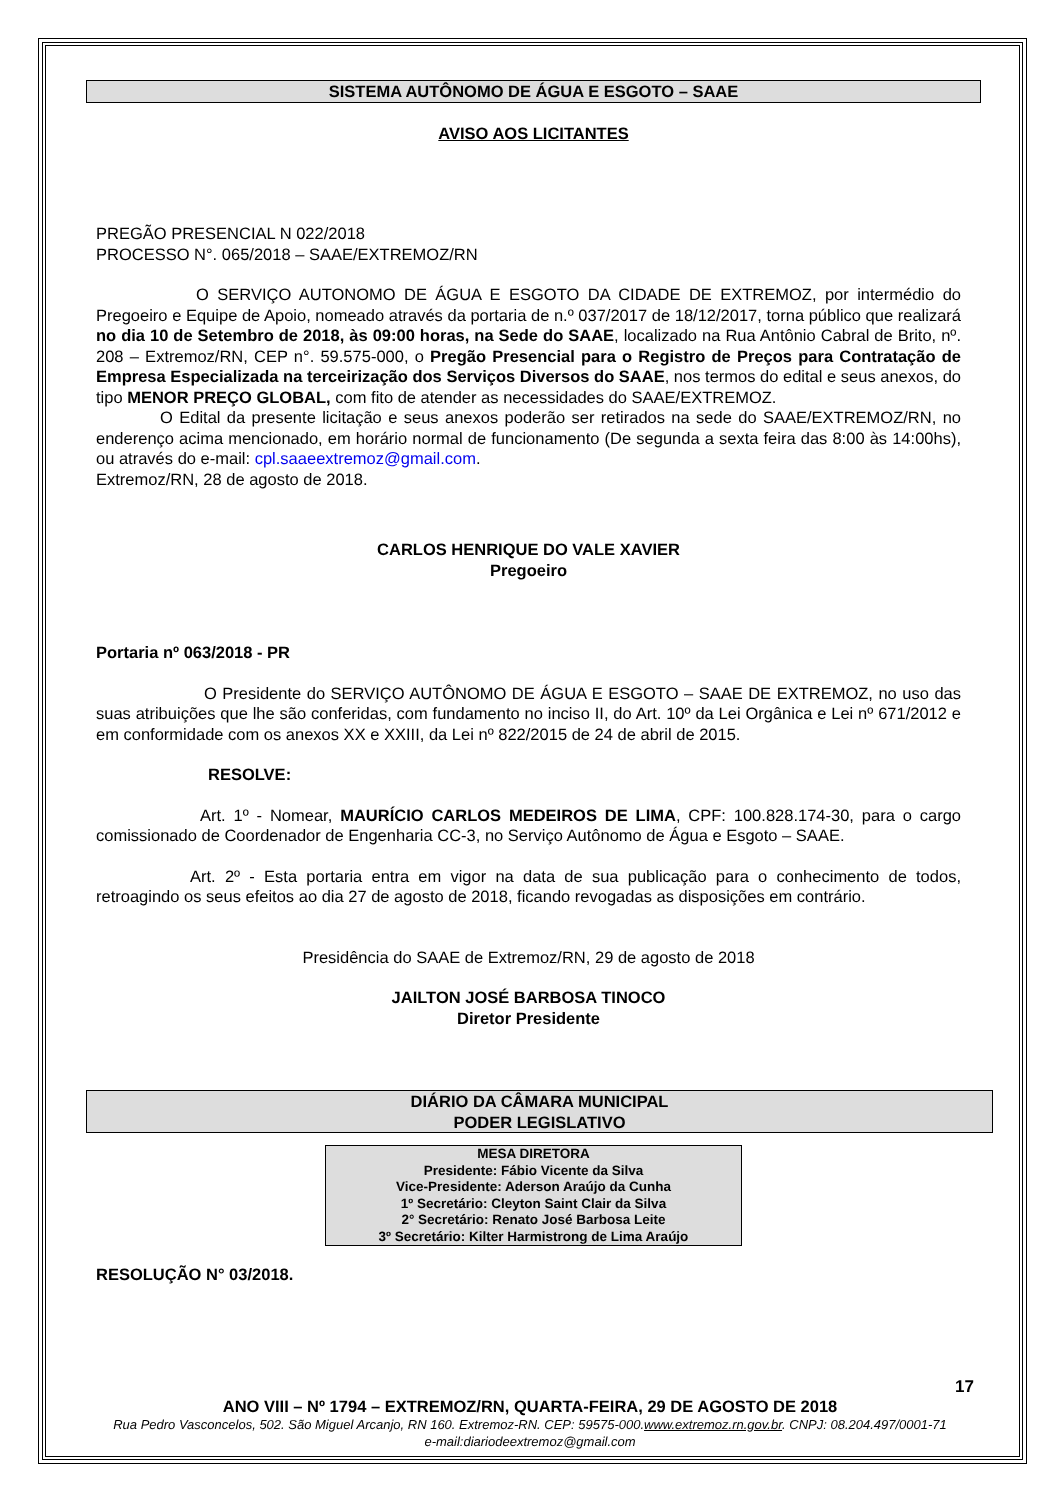SISTEMA AUTÔNOMO DE ÁGUA E ESGOTO – SAAE
AVISO AOS LICITANTES
PREGÃO PRESENCIAL N 022/2018
PROCESSO N°. 065/2018 – SAAE/EXTREMOZ/RN
O SERVIÇO AUTONOMO DE ÁGUA E ESGOTO DA CIDADE DE EXTREMOZ, por intermédio do Pregoeiro e Equipe de Apoio, nomeado através da portaria de n.º 037/2017 de 18/12/2017, torna público que realizará no dia 10 de Setembro de 2018, às 09:00 horas, na Sede do SAAE, localizado na Rua Antônio Cabral de Brito, nº. 208 – Extremoz/RN, CEP n°. 59.575-000, o Pregão Presencial para o Registro de Preços para Contratação de Empresa Especializada na terceirização dos Serviços Diversos do SAAE, nos termos do edital e seus anexos, do tipo MENOR PREÇO GLOBAL, com fito de atender as necessidades do SAAE/EXTREMOZ.
O Edital da presente licitação e seus anexos poderão ser retirados na sede do SAAE/EXTREMOZ/RN, no enderenço acima mencionado, em horário normal de funcionamento (De segunda a sexta feira das 8:00 às 14:00hs), ou através do e-mail: cpl.saaeextremoz@gmail.com.
Extremoz/RN, 28 de agosto de 2018.
CARLOS HENRIQUE DO VALE XAVIER
Pregoeiro
Portaria nº 063/2018 - PR
O Presidente do SERVIÇO AUTÔNOMO DE ÁGUA E ESGOTO – SAAE DE EXTREMOZ, no uso das suas atribuições que lhe são conferidas, com fundamento no inciso II, do Art. 10º da Lei Orgânica e Lei nº 671/2012 e em conformidade com os anexos XX e XXIII, da Lei nº 822/2015 de 24 de abril de 2015.
RESOLVE:
Art. 1º - Nomear, MAURÍCIO CARLOS MEDEIROS DE LIMA, CPF: 100.828.174-30, para o cargo comissionado de Coordenador de Engenharia CC-3, no Serviço Autônomo de Água e Esgoto – SAAE.
Art. 2º - Esta portaria entra em vigor na data de sua publicação para o conhecimento de todos, retroagindo os seus efeitos ao dia 27 de agosto de 2018, ficando revogadas as disposições em contrário.
Presidência do SAAE de Extremoz/RN, 29 de agosto de 2018
JAILTON JOSÉ BARBOSA TINOCO
Diretor Presidente
DIÁRIO DA CÂMARA MUNICIPAL
PODER LEGISLATIVO
MESA DIRETORA
Presidente: Fábio Vicente da Silva
Vice-Presidente: Aderson Araújo da Cunha
1º Secretário: Cleyton Saint Clair da Silva
2° Secretário: Renato José Barbosa Leite
3º Secretário: Kilter Harmistrong de Lima Araújo
RESOLUÇÃO N° 03/2018.
17
ANO VIII – Nº 1794 – EXTREMOZ/RN, QUARTA-FEIRA, 29 DE AGOSTO DE 2018
Rua Pedro Vasconcelos, 502. São Miguel Arcanjo, RN 160. Extremoz-RN. CEP: 59575-000.www.extremoz.rn.gov.br. CNPJ: 08.204.497/0001-71
e-mail:diariodeextremoz@gmail.com